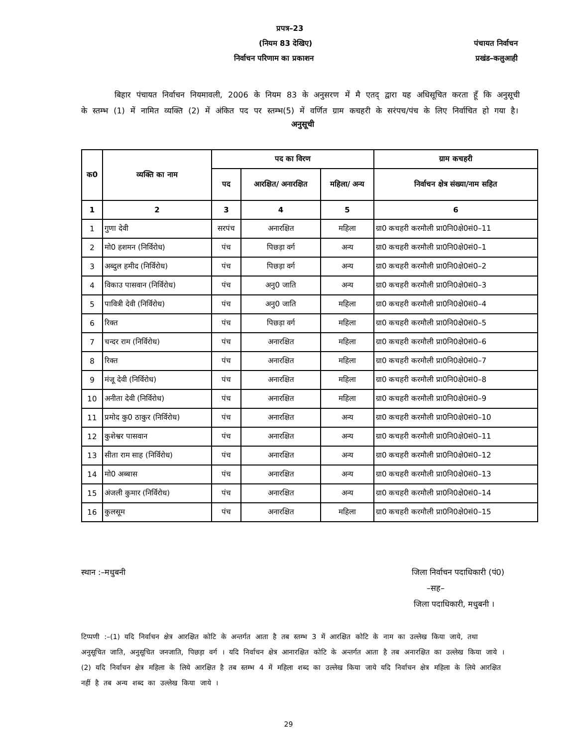प्रपत्र–23
(नियम 83 देखिए) पंचायत निर्वाचन
निर्वाचन परिणाम का प्रकाशन प्रखंड–कलुआही
बिहार पंचायत निर्वाचन नियमावली, 2006 के नियम 83 के अनुसरण में मै एतद् द्वारा यह अधिसूचित करता हूँ कि अनुसूची के स्तम्भ (1) में नामित व्यक्ति (2) में अंकित पद पर स्तम्भ(5) में वर्णित ग्राम कचहरी के सरंपच/पंच के लिए निर्वाचित हो गया है।
अनुसूची
| क0 | व्यक्ति का नाम | पद का विरण | | | ग्राम कचहरी |
| --- | --- | --- | --- | --- | --- |
| | | पद | आरक्षित/ अनारक्षित | महिला/ अन्य | निर्वाचन क्षेत्र संख्या/नाम सहित |
| 1 | 2 | 3 | 4 | 5 | 6 |
| 1 | गुणा देवी | सरपंच | अनारक्षित | महिला | ग्रा0 कचहरी करमौली प्रा0नि0क्षे0सं0–11 |
| 2 | मो0 हशमन (निर्विरोध) | पंच | पिछड़ा वर्ग | अन्य | ग्रा0 कचहरी करमौली प्रा0नि0क्षे0सं0–1 |
| 3 | अब्दुल हमीद (निर्विरोध) | पंच | पिछड़ा वर्ग | अन्य | ग्रा0 कचहरी करमौली प्रा0नि0क्षे0सं0–2 |
| 4 | विकाउ पासवान (निर्विरोध) | पंच | अनु0 जाति | अन्य | ग्रा0 कचहरी करमौली प्रा0नि0क्षे0सं0–3 |
| 5 | पावित्री देवी (निर्विरोध) | पंच | अनु0 जाति | महिला | ग्रा0 कचहरी करमौली प्रा0नि0क्षे0सं0–4 |
| 6 | रिक्त | पंच | पिछड़ा वर्ग | महिला | ग्रा0 कचहरी करमौली प्रा0नि0क्षे0सं0–5 |
| 7 | चन्दर राम (निर्विरोध) | पंच | अनारक्षित | महिला | ग्रा0 कचहरी करमौली प्रा0नि0क्षे0सं0–6 |
| 8 | रिक्त | पंच | अनारक्षित | महिला | ग्रा0 कचहरी करमौली प्रा0नि0क्षे0सं0–7 |
| 9 | मंजू देवी (निर्विरोध) | पंच | अनारक्षित | महिला | ग्रा0 कचहरी करमौली प्रा0नि0क्षे0सं0–8 |
| 10 | अनीता देवी (निर्विरोध) | पंच | अनारक्षित | महिला | ग्रा0 कचहरी करमौली प्रा0नि0क्षे0सं0–9 |
| 11 | प्रमोद कु0 ठाकुर (निर्विरोध) | पंच | अनारक्षित | अन्य | ग्रा0 कचहरी करमौली प्रा0नि0क्षे0सं0–10 |
| 12 | कुशेश्वर पासवान | पंच | अनारक्षित | अन्य | ग्रा0 कचहरी करमौली प्रा0नि0क्षे0सं0–11 |
| 13 | सीता राम साह (निर्विरोध) | पंच | अनारक्षित | अन्य | ग्रा0 कचहरी करमौली प्रा0नि0क्षे0सं0–12 |
| 14 | मो0 अब्बास | पंच | अनारक्षित | अन्य | ग्रा0 कचहरी करमौली प्रा0नि0क्षे0सं0–13 |
| 15 | अंजली कुमार (निर्विरोध) | पंच | अनारक्षित | अन्य | ग्रा0 कचहरी करमौली प्रा0नि0क्षे0सं0–14 |
| 16 | कुलसूम | पंच | अनारक्षित | महिला | ग्रा0 कचहरी करमौली प्रा0नि0क्षे0सं0–15 |
स्थान :–मधुबनी जिला निर्वाचन पदाधिकारी (पं0)
–सह–
जिला पदाधिकारी, मधुबनी ।
टिप्पणी :–(1) यदि निर्वाचन क्षेत्र आरक्षित कोटि के अन्तर्गत आता है तब स्तम्भ 3 में आरक्षित कोटि के नाम का उल्लेख किया जाये, तथा अनुसूचित जाति, अनुसूचित जनजाति, पिछड़ा वर्ग । यदि निर्वाचन क्षेत्र आनारक्षित कोटि के अन्तर्गत आता है तब अनारक्षित का उल्लेख किया जाये ।
(2) यदि निर्वाचन क्षेत्र महिला के लिये आरक्षित है तब स्तम्भ 4 में महिला शब्द का उल्लेख किया जाये यदि निर्वाचन क्षेत्र महिला के लिये आरक्षित नहीं है तब अन्य शब्द का उल्लेख किया जाये ।
29